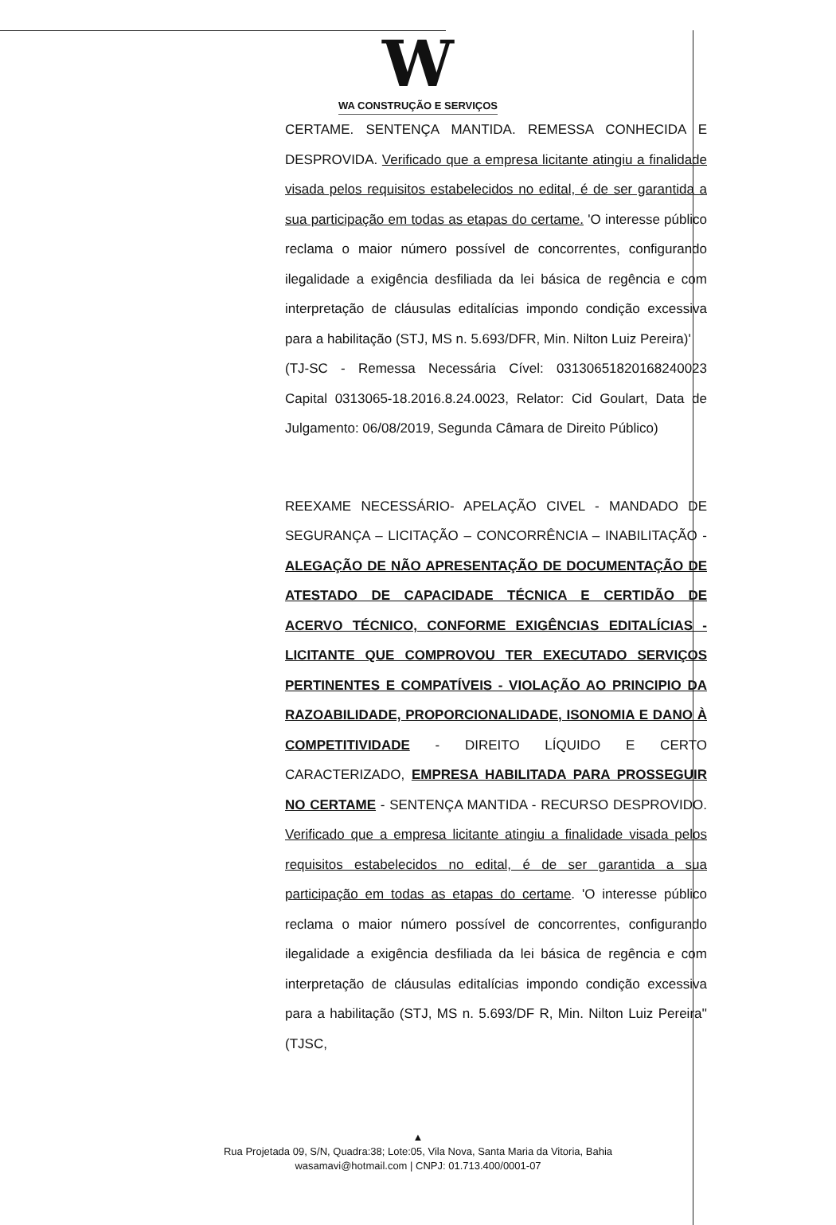W
WA CONSTRUÇÃO E SERVIÇOS
CERTAME. SENTENÇA MANTIDA. REMESSA CONHECIDA E DESPROVIDA. Verificado que a empresa licitante atingiu a finalidade visada pelos requisitos estabelecidos no edital, é de ser garantida a sua participação em todas as etapas do certame. 'O interesse público reclama o maior número possível de concorrentes, configurando ilegalidade a exigência desfiliada da lei básica de regência e com interpretação de cláusulas editalícias impondo condição excessiva para a habilitação (STJ, MS n. 5.693/DFR, Min. Nilton Luiz Pereira)'
(TJ-SC - Remessa Necessária Cível: 03130651820168240023 Capital 0313065-18.2016.8.24.0023, Relator: Cid Goulart, Data de Julgamento: 06/08/2019, Segunda Câmara de Direito Público)
REEXAME NECESSÁRIO- APELAÇÃO CIVEL - MANDADO DE SEGURANÇA – LICITAÇÃO – CONCORRÊNCIA – INABILITAÇÃO - ALEGAÇÃO DE NÃO APRESENTAÇÃO DE DOCUMENTAÇÃO DE ATESTADO DE CAPACIDADE TÉCNICA E CERTIDÃO DE ACERVO TÉCNICO, CONFORME EXIGÊNCIAS EDITALÍCIAS - LICITANTE QUE COMPROVOU TER EXECUTADO SERVIÇOS PERTINENTES E COMPATÍVEIS - VIOLAÇÃO AO PRINCIPIO DA RAZOABILIDADE, PROPORCIONALIDADE, ISONOMIA E DANO À COMPETITIVIDADE - DIREITO LÍQUIDO E CERTO CARACTERIZADO, EMPRESA HABILITADA PARA PROSSEGUIR NO CERTAME - SENTENÇA MANTIDA - RECURSO DESPROVIDO. Verificado que a empresa licitante atingiu a finalidade visada pelos requisitos estabelecidos no edital, é de ser garantida a sua participação em todas as etapas do certame. 'O interesse público reclama o maior número possível de concorrentes, configurando ilegalidade a exigência desfiliada da lei básica de regência e com interpretação de cláusulas editalícias impondo condição excessiva para a habilitação (STJ, MS n. 5.693/DF R, Min. Nilton Luiz Pereira'' (TJSC,
▲
Rua Projetada 09, S/N, Quadra:38; Lote:05, Vila Nova, Santa Maria da Vitoria, Bahia
wasamavi@hotmail.com | CNPJ: 01.713.400/0001-07